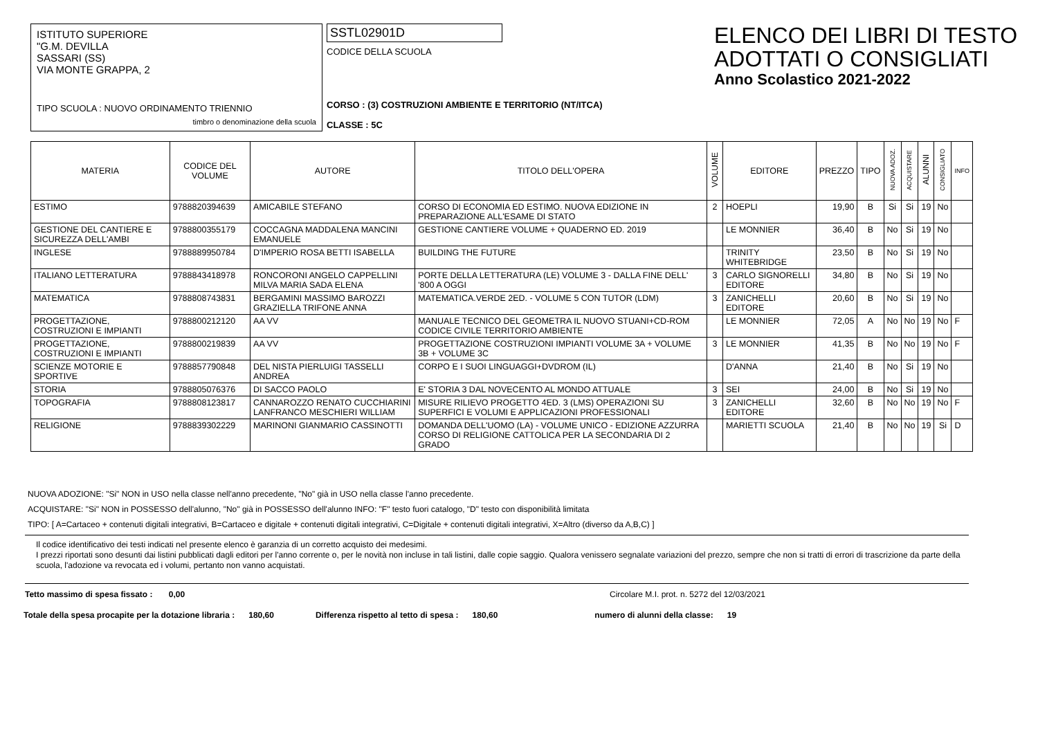ISTITUTO SUPERIORE
"G.M. DEVILLA
SASSARI (SS)
VIA MONTE GRAPPA, 2
TIPO SCUOLA : NUOVO ORDINAMENTO TRIENNIO
timbro o denominazione della scuola
SSTL02901D
CODICE DELLA SCUOLA
CORSO : (3) COSTRUZIONI AMBIENTE E TERRITORIO (NT/ITCA)
CLASSE : 5C
ELENCO DEI LIBRI DI TESTO
ADOTTATI O CONSIGLIATI
Anno Scolastico 2021-2022
| MATERIA | CODICE DEL VOLUME | AUTORE | TITOLO DELL'OPERA | VOLUME | EDITORE | PREZZO | TIPO | NUOVA ADOZ. | ACQUISTARE | ALUNNI | CONSIGLIATO | INFO |
| --- | --- | --- | --- | --- | --- | --- | --- | --- | --- | --- | --- | --- |
| ESTIMO | 9788820394639 | AMICABILE STEFANO | CORSO DI ECONOMIA ED ESTIMO. NUOVA EDIZIONE IN PREPARAZIONE ALL'ESAME DI STATO | 2 | HOEPLI | 19,90 | B | Si | Si | 19 | No | |
| GESTIONE DEL CANTIERE E SICUREZZA DELL'AMBI | 9788800355179 | COCCAGNA MADDALENA MANCINI EMANUELE | GESTIONE CANTIERE VOLUME + QUADERNO ED. 2019 | | LE MONNIER | 36,40 | B | No | Si | 19 | No | |
| INGLESE | 9788889950784 | D'IMPERIO ROSA BETTI ISABELLA | BUILDING THE FUTURE | | TRINITY WHITEBRIDGE | 23,50 | B | No | Si | 19 | No | |
| ITALIANO LETTERATURA | 9788843418978 | RONCORONI ANGELO CAPPELLINI MILVA MARIA SADA ELENA | PORTE DELLA LETTERATURA (LE) VOLUME 3 - DALLA FINE DELL' '800 A OGGI | 3 | CARLO SIGNORELLI EDITORE | 34,80 | B | No | Si | 19 | No | |
| MATEMATICA | 9788808743831 | BERGAMINI MASSIMO BAROZZI GRAZIELLA TRIFONE ANNA | MATEMATICA.VERDE 2ED. - VOLUME 5 CON TUTOR (LDM) | 3 | ZANICHELLI EDITORE | 20,60 | B | No | Si | 19 | No | |
| PROGETTAZIONE, COSTRUZIONI E IMPIANTI | 9788800212120 | AA VV | MANUALE TECNICO DEL GEOMETRA IL NUOVO STUANI+CD-ROM CODICE CIVILE TERRITORIO AMBIENTE | | LE MONNIER | 72,05 | A | No | No | 19 | No | F |
| PROGETTAZIONE, COSTRUZIONI E IMPIANTI | 9788800219839 | AA VV | PROGETTAZIONE COSTRUZIONI IMPIANTI VOLUME 3A + VOLUME 3B + VOLUME 3C | 3 | LE MONNIER | 41,35 | B | No | No | 19 | No | F |
| SCIENZE MOTORIE E SPORTIVE | 9788857790848 | DEL NISTA PIERLUIGI TASSELLI ANDREA | CORPO E I SUOI LINGUAGGI+DVDROM (IL) | | D'ANNA | 21,40 | B | No | Si | 19 | No | |
| STORIA | 9788805076376 | DI SACCO PAOLO | E' STORIA 3 DAL NOVECENTO AL MONDO ATTUALE | 3 | SEI | 24,00 | B | No | Si | 19 | No | |
| TOPOGRAFIA | 9788808123817 | CANNAROZZO RENATO CUCCHIARINI LANFRANCO MESCHIERI WILLIAM | MISURE RILIEVO PROGETTO 4ED. 3 (LMS) OPERAZIONI SU SUPERFICI E VOLUMI E APPLICAZIONI PROFESSIONALI | 3 | ZANICHELLI EDITORE | 32,60 | B | No | No | 19 | No | F |
| RELIGIONE | 9788839302229 | MARINONI GIANMARIO CASSINOTTI | DOMANDA DELL'UOMO (LA) - VOLUME UNICO - EDIZIONE AZZURRA CORSO DI RELIGIONE CATTOLICA PER LA SECONDARIA DI 2 GRADO | | MARIETTI SCUOLA | 21,40 | B | No | No | 19 | Si | D |
NUOVA ADOZIONE: "Si" NON in USO nella classe nell'anno precedente, "No" già in USO nella classe l'anno precedente.
ACQUISTARE: "Si" NON in POSSESSO dell'alunno, "No" già in POSSESSO dell'alunno INFO: "F" testo fuori catalogo, "D" testo con disponibilità limitata
TIPO: [ A=Cartaceo + contenuti digitali integrativi, B=Cartaceo e digitale + contenuti digitali integrativi, C=Digitale + contenuti digitali integrativi, X=Altro (diverso da A,B,C) ]
Il codice identificativo dei testi indicati nel presente elenco è garanzia di un corretto acquisto dei medesimi.
I prezzi riportati sono desunti dai listini pubblicati dagli editori per l'anno corrente o, per le novità non incluse in tali listini, dalle copie saggio. Qualora venissero segnalate variazioni del prezzo, sempre che non si tratti di errori di trascrizione da parte della scuola, l'adozione va revocata ed i volumi, pertanto non vanno acquistati.
Tetto massimo di spesa fissato : 0,00 Circolare M.I. prot. n. 5272 del 12/03/2021
Totale della spesa procapite per la dotazione libraria : 180,60 Differenza rispetto al tetto di spesa : 180,60 numero di alunni della classe: 19